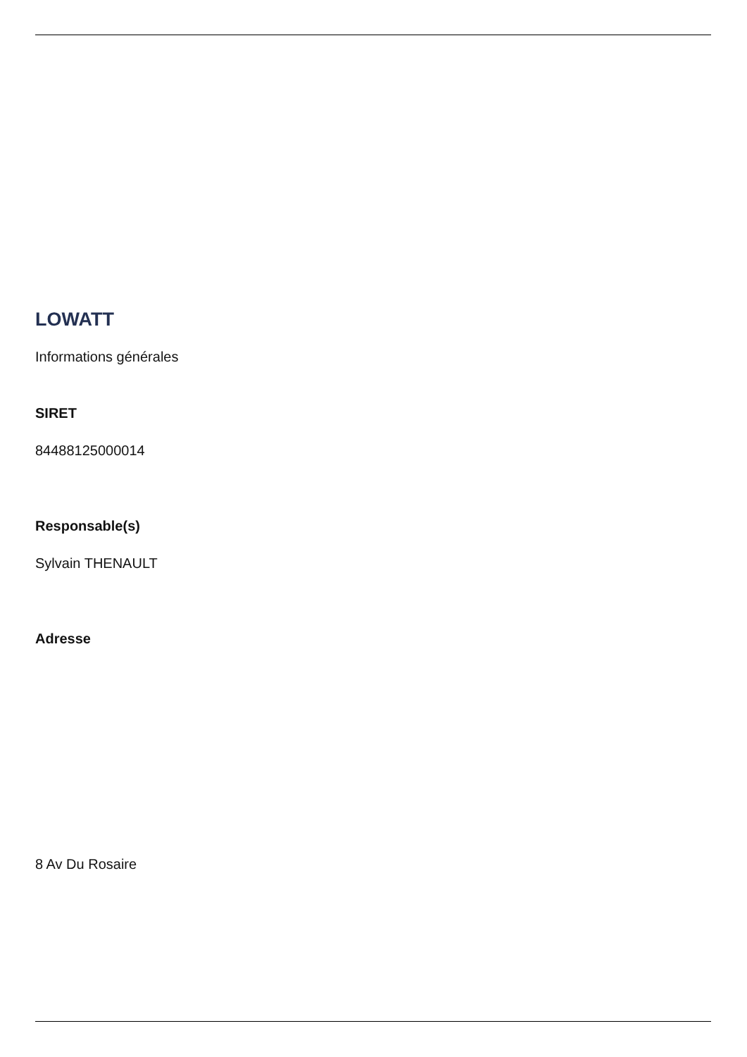LOWATT
Informations générales
SIRET
84488125000014
Responsable(s)
Sylvain THENAULT
Adresse
8 Av Du Rosaire